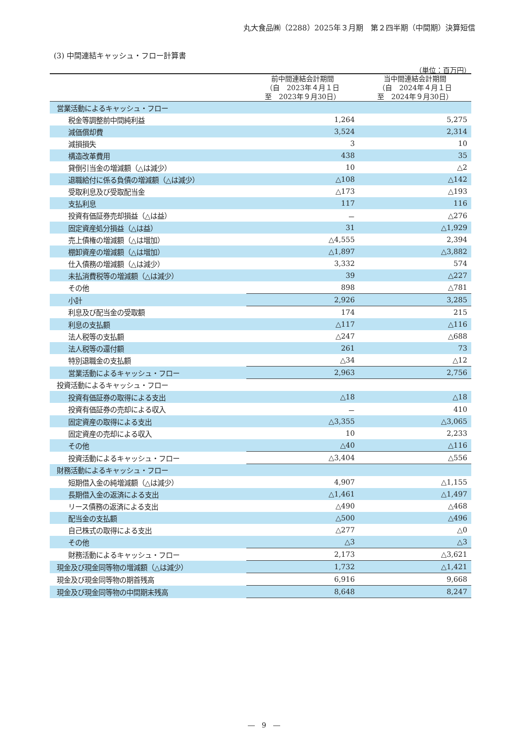丸大食品㈱（2288）2025年３月期　第２四半期（中間期）決算短信
(3) 中間連結キャッシュ・フロー計算書
（単位：百万円）
| | 前中間連結会計期間 （自 2023年４月１日 至 2023年９月30日） | 当中間連結会計期間 （自 2024年４月１日 至 2024年９月30日） |
| --- | --- | --- |
| 営業活動によるキャッシュ・フロー | | |
| 税金等調整前中間純利益 | 1,264 | 5,275 |
| 減価償却費 | 3,524 | 2,314 |
| 減損損失 | 3 | 10 |
| 構造改革費用 | 438 | 35 |
| 貸倒引当金の増減額（△は減少） | 10 | △2 |
| 退職給付に係る負債の増減額（△は減少） | △108 | △142 |
| 受取利息及び受取配当金 | △173 | △193 |
| 支払利息 | 117 | 116 |
| 投資有価証券売却損益（△は益） | － | △276 |
| 固定資産処分損益（△は益） | 31 | △1,929 |
| 売上債権の増減額（△は増加） | △4,555 | 2,394 |
| 棚卸資産の増減額（△は増加） | △1,897 | △3,882 |
| 仕入債務の増減額（△は減少） | 3,332 | 574 |
| 未払消費税等の増減額（△は減少） | 39 | △227 |
| その他 | 898 | △781 |
| 小計 | 2,926 | 3,285 |
| 利息及び配当金の受取額 | 174 | 215 |
| 利息の支払額 | △117 | △116 |
| 法人税等の支払額 | △247 | △688 |
| 法人税等の還付額 | 261 | 73 |
| 特別退職金の支払額 | △34 | △12 |
| 営業活動によるキャッシュ・フロー | 2,963 | 2,756 |
| 投資活動によるキャッシュ・フロー | | |
| 投資有価証券の取得による支出 | △18 | △18 |
| 投資有価証券の売却による収入 | － | 410 |
| 固定資産の取得による支出 | △3,355 | △3,065 |
| 固定資産の売却による収入 | 10 | 2,233 |
| その他 | △40 | △116 |
| 投資活動によるキャッシュ・フロー | △3,404 | △556 |
| 財務活動によるキャッシュ・フロー | | |
| 短期借入金の純増減額（△は減少） | 4,907 | △1,155 |
| 長期借入金の返済による支出 | △1,461 | △1,497 |
| リース債務の返済による支出 | △490 | △468 |
| 配当金の支払額 | △500 | △496 |
| 自己株式の取得による支出 | △277 | △0 |
| その他 | △3 | △3 |
| 財務活動によるキャッシュ・フロー | 2,173 | △3,621 |
| 現金及び現金同等物の増減額（△は減少） | 1,732 | △1,421 |
| 現金及び現金同等物の期首残高 | 6,916 | 9,668 |
| 現金及び現金同等物の中間期末残高 | 8,648 | 8,247 |
―　9　―